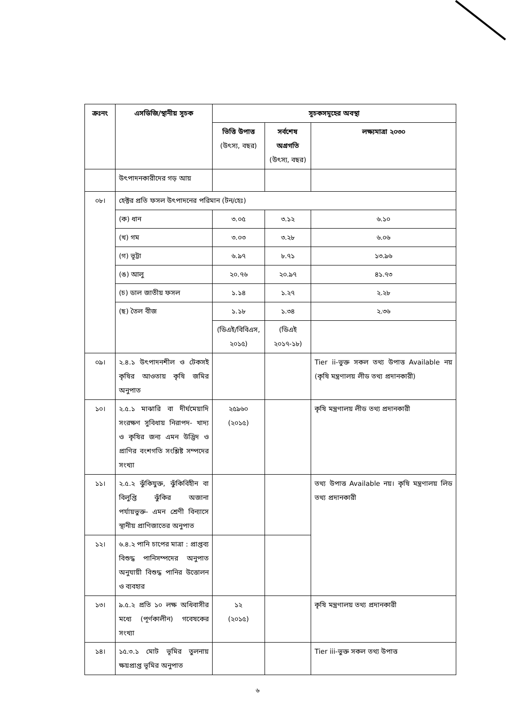| ক্রঃনং | এসডিজি/স্থানীয় সূচক | সূচকসমূহের অবস্থা | | |
| --- | --- | --- | --- | --- |
| | | ভিত্তি উপাত্ত (উৎস্য, বছর) | সর্বশেষ অগ্রগতি (উৎস্য, বছর) | লক্ষ্যমাত্রা ২০৩০ |
| | উৎপাদনকারীদের গড় আয় | | | |
| ০৮। | হেক্টর প্রতি ফসল উৎপাদনের পরিমান (টন/হেঃ) | | | |
| | (ক) ধান | ৩.০৫ | ৩.১২ | ৬.১০ |
| | (খ) গম | ৩.০৩ | ৩.২৮ | ৬.০৬ |
| | (গ) ভূট্টা | ৬.৯৭ | ৮.৭১ | ১৩.৯৬ |
| | (ঙ) আলু | ২০.৭৬ | ২০.৯৭ | ৪১.৭৩ |
| | (চ) ডাল জাতীয় ফসল | ১.১৪ | ১.২৭ | ২.২৮ |
| | (ছ) তৈল বীজ | ১.১৮ | ১.৩৪ | ২.৩৬ |
| | | (ডিএই/বিবিএস, ২০১৫) | (ডিএই ২০১৭-১৮) | |
| ০৯। | ২.৪.১ উৎপাদনশীল ও টেকসই কৃষির আওতায় কৃষি জমির অনুপাত | | | Tier ii-ভুক্ত সকল তথ্য উপাত্ত Available নয় (কৃষি মন্ত্রণালয় লীড তথ্য প্রদানকারী) |
| ১০। | ২.৫.১ মাঝারি বা দীর্ঘমেয়াদি সংরক্ষণ সুবিধায় নিরাপদ- খাদ্য ও কৃষির জন্য এমন উদ্ভিদ ও প্রাণির বংশগতি সংশ্লিষ্ট সম্পদের সংখ্যা | ২৫৯৬০ (২০১৫) | | কৃষি মন্ত্রণালয় লীড তথ্য প্রদানকারী |
| ১১। | ২.৫.২ ঝুঁকিযুক্ত, ঝুঁকিবিহীন বা বিলুপ্তি ঝুঁকির অজানা পর্যায়ভুক্ত- এমন শ্রেণী বিন্যাসে স্থানীয় প্রাণিজাতের অনুপাত | | | তথ্য উপাত্ত Available নয়। কৃষি মন্ত্রণালয় লিড তথ্য প্রদানকারী |
| ১২। | ৬.৪.২ পানি চাপের মাত্রা : প্রাপ্তব্য বিশুদ্ধ পানিসম্পদের অনুপাত অনুযায়ী বিশুদ্ধ পানির উত্তোলন ও ব্যবহার | | | |
| ১৩। | ৯.৫.২ প্রতি ১০ লক্ষ অধিবাসীর মধ্যে (পূর্ণকালীন) গবেষকের সংখ্যা | ১২ (২০১৫) | | কৃষি মন্ত্রণালয় তথ্য প্রদানকারী |
| ১৪। | ১৫.৩.১ মোট ভূমির তুলনায় ক্ষয়প্রাপ্ত ভূমির অনুপাত | | | Tier iii-ভুক্ত সকল তথ্য উপাত্ত |
৬